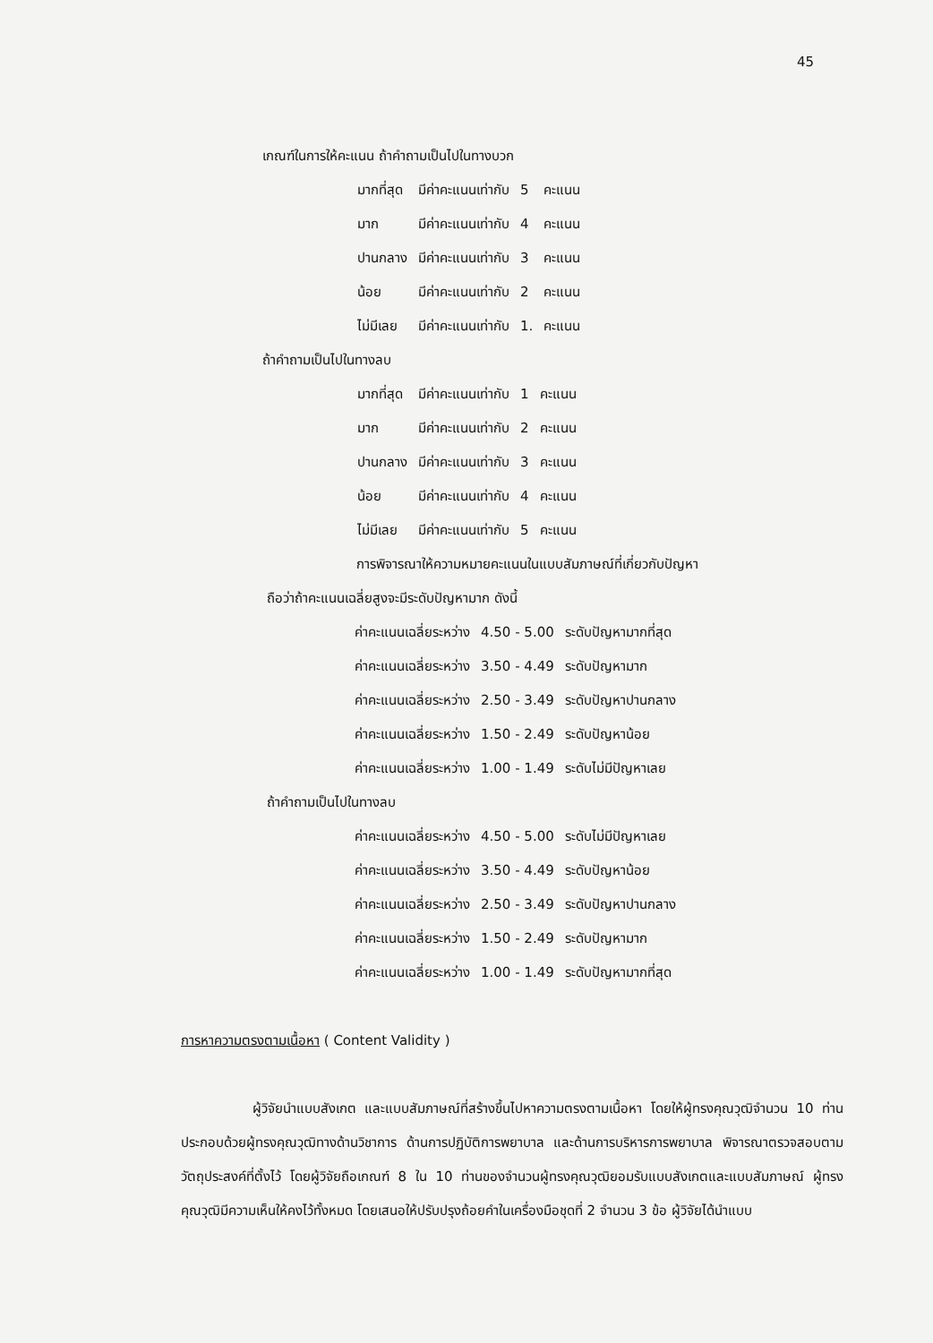45
เกณฑ์ในการให้คะแนน ถ้าคำถามเป็นไปในทางบวก
| มากที่สุด | มีค่าคะแนนเท่ากับ | 5 | คะแนน |
| มาก | มีค่าคะแนนเท่ากับ | 4 | คะแนน |
| ปานกลาง | มีค่าคะแนนเท่ากับ | 3 | คะแนน |
| น้อย | มีค่าคะแนนเท่ากับ | 2 | คะแนน |
| ไม่มีเลย | มีค่าคะแนนเท่ากับ | 1. | คะแนน |
ถ้าคำถามเป็นไปในทางลบ
| มากที่สุด | มีค่าคะแนนเท่ากับ | 1 | คะแนน |
| มาก | มีค่าคะแนนเท่ากับ | 2 | คะแนน |
| ปานกลาง | มีค่าคะแนนเท่ากับ | 3 | คะแนน |
| น้อย | มีค่าคะแนนเท่ากับ | 4 | คะแนน |
| ไม่มีเลย | มีค่าคะแนนเท่ากับ | 5 | คะแนน |
การพิจารณาให้ความหมายคะแนนในแบบสัมภาษณ์ที่เกี่ยวกับปัญหา
ถือว่าถ้าคะแนนเฉลี่ยสูงจะมีระดับปัญหามาก ดังนี้
| ค่าคะแนนเฉลี่ยระหว่าง | 4.50 - 5.00 | ระดับปัญหามากที่สุด |
| ค่าคะแนนเฉลี่ยระหว่าง | 3.50 - 4.49 | ระดับปัญหามาก |
| ค่าคะแนนเฉลี่ยระหว่าง | 2.50 - 3.49 | ระดับปัญหาปานกลาง |
| ค่าคะแนนเฉลี่ยระหว่าง | 1.50 - 2.49 | ระดับปัญหาน้อย |
| ค่าคะแนนเฉลี่ยระหว่าง | 1.00 - 1.49 | ระดับไม่มีปัญหาเลย |
ถ้าคำถามเป็นไปในทางลบ
| ค่าคะแนนเฉลี่ยระหว่าง | 4.50 - 5.00 | ระดับไม่มีปัญหาเลย |
| ค่าคะแนนเฉลี่ยระหว่าง | 3.50 - 4.49 | ระดับปัญหาน้อย |
| ค่าคะแนนเฉลี่ยระหว่าง | 2.50 - 3.49 | ระดับปัญหาปานกลาง |
| ค่าคะแนนเฉลี่ยระหว่าง | 1.50 - 2.49 | ระดับปัญหามาก |
| ค่าคะแนนเฉลี่ยระหว่าง | 1.00 - 1.49 | ระดับปัญหามากที่สุด |
การหาความตรงตามเนื้อหา ( Content Validity )
ผู้วิจัยนำแบบสังเกต และแบบสัมภาษณ์ที่สร้างขึ้นไปหาความตรงตามเนื้อหา โดยให้ผู้ทรงคุณวุฒิจำนวน 10 ท่าน ประกอบด้วยผู้ทรงคุณวุฒิทางด้านวิชาการ ด้านการปฏิบัติการพยาบาล และด้านการบริหารการพยาบาล พิจารณาตรวจสอบตามวัตถุประสงค์ที่ตั้งไว้ โดยผู้วิจัยถือเกณฑ์ 8 ใน 10 ท่านของจำนวนผู้ทรงคุณวุฒิยอมรับแบบสังเกตและแบบสัมภาษณ์ ผู้ทรงคุณวุฒิมีความเห็นให้คงไว้ทั้งหมด โดยเสนอให้ปรับปรุงถ้อยคำในเครื่องมือชุดที่ 2 จำนวน 3 ข้อ ผู้วิจัยได้นำแบบ